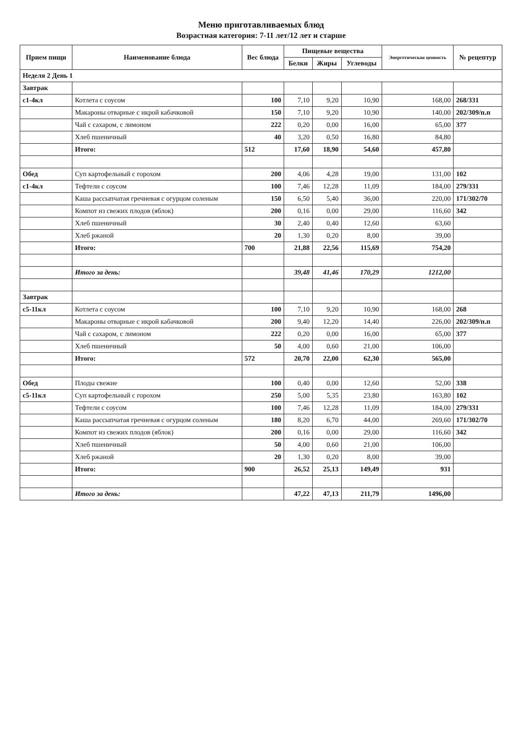Меню приготавливаемых блюд
Возрастная категория: 7-11 лет/12 лет и старше
| Прием пищи | Наименование блюда | Вес блюда | Пищевые вещества | | | Энергетическая ценность | № рецептур |
| --- | --- | --- | --- | --- | --- | --- | --- |
| | | | Белки | Жиры | Углеводы | | |
| Неделя 2 День 1 | | | | | | | |
| Завтрак | | | | | | | |
| с1-4кл | Котлета с соусом | 100 | 7,10 | 9,20 | 10,90 | 168,00 | 268/331 |
| | Макароны отварные с икрой кабачковой | 150 | 7,10 | 9,20 | 10,90 | 140,00 | 202/309/п.п |
| | Чай с сахаром, с лимоном | 222 | 0,20 | 0,00 | 16,00 | 65,00 | 377 |
| | Хлеб пшеничный | 40 | 3,20 | 0,50 | 16,80 | 84,80 | |
| | Итого: | 512 | 17,60 | 18,90 | 54,60 | 457,80 | |
| Обед | Суп картофельный с горохом | 200 | 4,06 | 4,28 | 19,00 | 131,00 | 102 |
| с1-4кл | Тефтели с соусом | 100 | 7,46 | 12,28 | 11,09 | 184,00 | 279/331 |
| | Каша рассыпчатая гречневая с огурцом соленым | 150 | 6,50 | 5,40 | 36,00 | 220,00 | 171/302/70 |
| | Компот из свежих плодов (яблок) | 200 | 0,16 | 0,00 | 29,00 | 116,60 | 342 |
| | Хлеб пшеничный | 30 | 2,40 | 0,40 | 12,60 | 63,60 | |
| | Хлеб ржаной | 20 | 1,30 | 0,20 | 8,00 | 39,00 | |
| | Итого: | 700 | 21,88 | 22,56 | 115,69 | 754,20 | |
| | Итого за день: | | 39,48 | 41,46 | 170,29 | 1212,00 | |
| Завтрак | | | | | | | |
| с5-11кл | Котлета с соусом | 100 | 7,10 | 9,20 | 10,90 | 168,00 | 268 |
| | Макароны отварные с икрой кабачковой | 200 | 9,40 | 12,20 | 14,40 | 226,00 | 202/309/п.п |
| | Чай с сахаром, с лимоном | 222 | 0,20 | 0,00 | 16,00 | 65,00 | 377 |
| | Хлеб пшеничный | 50 | 4,00 | 0,60 | 21,00 | 106,00 | |
| | Итого: | 572 | 20,70 | 22,00 | 62,30 | 565,00 | |
| Обед | Плоды свежие | 100 | 0,40 | 0,00 | 12,60 | 52,00 | 338 |
| с5-11кл | Суп картофельный с горохом | 250 | 5,00 | 5,35 | 23,80 | 163,80 | 102 |
| | Тефтели с соусом | 100 | 7,46 | 12,28 | 11,09 | 184,00 | 279/331 |
| | Каша рассыпчатая гречневая с огурцом соленым | 180 | 8,20 | 6,70 | 44,00 | 269,60 | 171/302/70 |
| | Компот из свежих плодов (яблок) | 200 | 0,16 | 0,00 | 29,00 | 116,60 | 342 |
| | Хлеб пшеничный | 50 | 4,00 | 0,60 | 21,00 | 106,00 | |
| | Хлеб ржаной | 20 | 1,30 | 0,20 | 8,00 | 39,00 | |
| | Итого: | 900 | 26,52 | 25,13 | 149,49 | 931 | |
| | Итого за день: | | 47,22 | 47,13 | 211,79 | 1496,00 | |